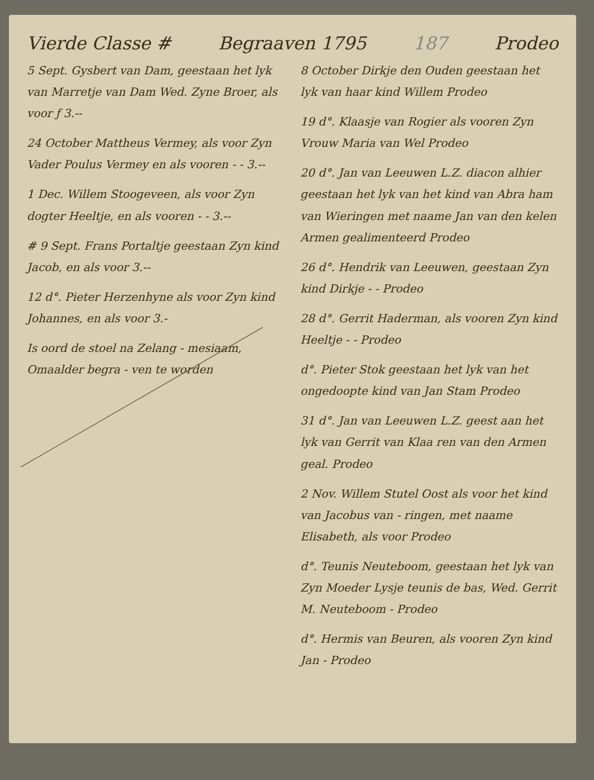Vierde Classe # Begraaven 1795 187 Prodeo
5 Sept. Gysbert van Dam, geestaan het lyk van Marretje van Dam Wed. Zyne Broer, als voor ƒ 3.--
24 October Mattheus Vermey, als voor Zyn Vader Poulus Vermey en als vooren - - 3.--
1 Dec. Willem Stoogeveen, als voor Zyn dogter Heeltje, en als vooren - - 3.--
# 9 Sept. Frans Portaltje geestaan Zyn kind Jacob, en als voor 3.--
12 d°. Pieter Herzenhyne als voor Zyn kind Johannes, en als voor 3.-
Is oord de stoel na Zelang - mesiaam, Omaalder begra - ven te worden
8 October Dirkje den Ouden geestaan het lyk van haar kind Willem Prodeo
19 d°. Klaasje van Rogier als vooren Zyn Vrouw Maria van Wel Prodeo
20 d°. Jan van Leeuwen L.Z. diacon alhier geestaan het lyk van het kind van Abra ham van Wieringen met naame Jan van den kelen Armen gealimenteerd Prodeo
26 d°. Hendrik van Leeuwen, geestaan Zyn kind Dirkje - - Prodeo
28 d°. Gerrit Haderman, als vooren Zyn kind Heeltje - - Prodeo
d°. Pieter Stok geestaan het lyk van het ongedoopte kind van Jan Stam Prodeo
31 d°. Jan van Leeuwen L.Z. geest aan het lyk van Gerrit van Klaa ren van den Armen geal. Prodeo
2 Nov. Willem Stutel Oost als voor het kind van Jacobus van - ringen, met naame Elisabeth, als voor Prodeo
d°. Teunis Neuteboom, geestaan het lyk van Zyn Moeder Lysje teunis de bas, Wed. Gerrit M. Neuteboom - Prodeo
d°. Hermis van Beuren, als vooren Zyn kind Jan - Prodeo